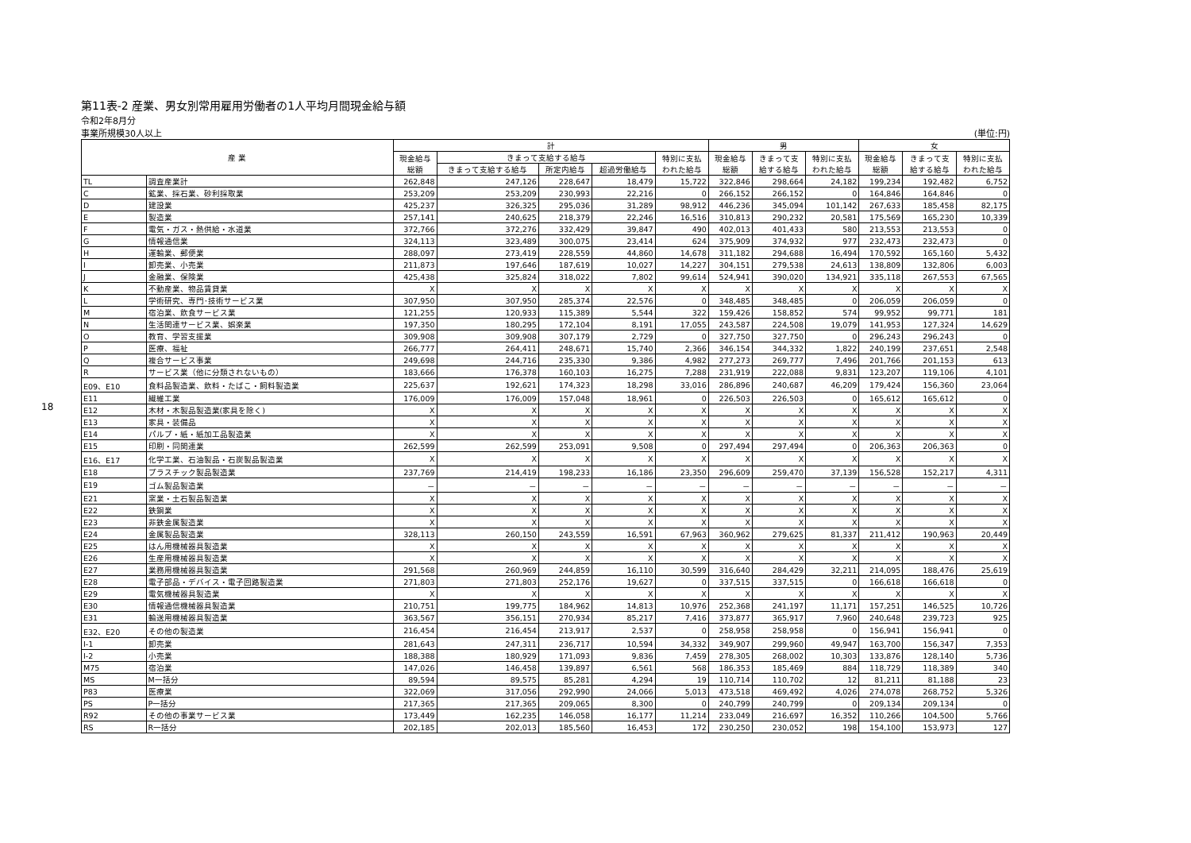18
第11表-2 産業、男女別常用雇用労働者の1人平均月間現金給与額
令和2年8月分
事業所規模30人以上 (単位:円)
| 産 業 | | 計 | | | | | 男 | | | 女 | | |
| --- | --- | --- | --- | --- | --- | --- | --- | --- | --- | --- | --- | --- |
| | | 現金給与 総額 | きまって支給する給与 | | | 特別に支払 われた給与 | 現金給与 総額 | きまって支 給する給与 | 特別に支払 われた給与 | 現金給与 総額 | きまって支 給する給与 | 特別に支払 われた給与 |
| | | | きまって支給する給与 | 所定内給与 | 超過労働給与 | | | | | | | |
| TL | 調査産業計 | 262,848 | 247,126 | 228,647 | 18,479 | 15,722 | 322,846 | 298,664 | 24,182 | 199,234 | 192,482 | 6,752 |
| C | 鉱業、採石業、砂利採取業 | 253,209 | 253,209 | 230,993 | 22,216 | 0 | 266,152 | 266,152 | 0 | 164,846 | 164,846 | 0 |
| D | 建設業 | 425,237 | 326,325 | 295,036 | 31,289 | 98,912 | 446,236 | 345,094 | 101,142 | 267,633 | 185,458 | 82,175 |
| E | 製造業 | 257,141 | 240,625 | 218,379 | 22,246 | 16,516 | 310,813 | 290,232 | 20,581 | 175,569 | 165,230 | 10,339 |
| F | 電気・ガス・熱供給・水道業 | 372,766 | 372,276 | 332,429 | 39,847 | 490 | 402,013 | 401,433 | 580 | 213,553 | 213,553 | 0 |
| G | 情報通信業 | 324,113 | 323,489 | 300,075 | 23,414 | 624 | 375,909 | 374,932 | 977 | 232,473 | 232,473 | 0 |
| H | 運輸業、郵便業 | 288,097 | 273,419 | 228,559 | 44,860 | 14,678 | 311,182 | 294,688 | 16,494 | 170,592 | 165,160 | 5,432 |
| I | 卸売業、小売業 | 211,873 | 197,646 | 187,619 | 10,027 | 14,227 | 304,151 | 279,538 | 24,613 | 138,809 | 132,806 | 6,003 |
| J | 金融業、保険業 | 425,438 | 325,824 | 318,022 | 7,802 | 99,614 | 524,941 | 390,020 | 134,921 | 335,118 | 267,553 | 67,565 |
| K | 不動産業、物品賃貸業 | X | X | X | X | X | X | X | X | X | X | X |
| L | 学術研究、専門･技術サービス業 | 307,950 | 307,950 | 285,374 | 22,576 | 0 | 348,485 | 348,485 | 0 | 206,059 | 206,059 | 0 |
| M | 宿泊業、飲食サービス業 | 121,255 | 120,933 | 115,389 | 5,544 | 322 | 159,426 | 158,852 | 574 | 99,952 | 99,771 | 181 |
| N | 生活関連サービス業、娯楽業 | 197,350 | 180,295 | 172,104 | 8,191 | 17,055 | 243,587 | 224,508 | 19,079 | 141,953 | 127,324 | 14,629 |
| O | 教育、学習支援業 | 309,908 | 309,908 | 307,179 | 2,729 | 0 | 327,750 | 327,750 | 0 | 296,243 | 296,243 | 0 |
| P | 医療、福祉 | 266,777 | 264,411 | 248,671 | 15,740 | 2,366 | 346,154 | 344,332 | 1,822 | 240,199 | 237,651 | 2,548 |
| Q | 複合サービス事業 | 249,698 | 244,716 | 235,330 | 9,386 | 4,982 | 277,273 | 269,777 | 7,496 | 201,766 | 201,153 | 613 |
| R | サービス業（他に分類されないもの） | 183,666 | 176,378 | 160,103 | 16,275 | 7,288 | 231,919 | 222,088 | 9,831 | 123,207 | 119,106 | 4,101 |
| E09、E10 | 食料品製造業、飲料・たばこ・飼料製造業 | 225,637 | 192,621 | 174,323 | 18,298 | 33,016 | 286,896 | 240,687 | 46,209 | 179,424 | 156,360 | 23,064 |
| E11 | 繊維工業 | 176,009 | 176,009 | 157,048 | 18,961 | 0 | 226,503 | 226,503 | 0 | 165,612 | 165,612 | 0 |
| E12 | 木材・木製品製造業(家具を除く) | X | X | X | X | X | X | X | X | X | X | X |
| E13 | 家具・装備品 | X | X | X | X | X | X | X | X | X | X | X |
| E14 | パルプ・紙・紙加工品製造業 | X | X | X | X | X | X | X | X | X | X | X |
| E15 | 印刷・同関連業 | 262,599 | 262,599 | 253,091 | 9,508 | 0 | 297,494 | 297,494 | 0 | 206,363 | 206,363 | 0 |
| E16、E17 | 化学工業、石油製品・石炭製品製造業 | X | X | X | X | X | X | X | X | X | X | X |
| E18 | プラスチック製品製造業 | 237,769 | 214,419 | 198,233 | 16,186 | 23,350 | 296,609 | 259,470 | 37,139 | 156,528 | 152,217 | 4,311 |
| E19 | ゴム製品製造業 | － | － | － | － | － | － | － | － | － | － | － |
| E21 | 窯業・土石製品製造業 | X | X | X | X | X | X | X | X | X | X | X |
| E22 | 鉄鋼業 | X | X | X | X | X | X | X | X | X | X | X |
| E23 | 非鉄金属製造業 | X | X | X | X | X | X | X | X | X | X | X |
| E24 | 金属製品製造業 | 328,113 | 260,150 | 243,559 | 16,591 | 67,963 | 360,962 | 279,625 | 81,337 | 211,412 | 190,963 | 20,449 |
| E25 | はん用機械器具製造業 | X | X | X | X | X | X | X | X | X | X | X |
| E26 | 生産用機械器具製造業 | X | X | X | X | X | X | X | X | X | X | X |
| E27 | 業務用機械器具製造業 | 291,568 | 260,969 | 244,859 | 16,110 | 30,599 | 316,640 | 284,429 | 32,211 | 214,095 | 188,476 | 25,619 |
| E28 | 電子部品・デバイス・電子回路製造業 | 271,803 | 271,803 | 252,176 | 19,627 | 0 | 337,515 | 337,515 | 0 | 166,618 | 166,618 | 0 |
| E29 | 電気機械器具製造業 | X | X | X | X | X | X | X | X | X | X | X |
| E30 | 情報通信機械器具製造業 | 210,751 | 199,775 | 184,962 | 14,813 | 10,976 | 252,368 | 241,197 | 11,171 | 157,251 | 146,525 | 10,726 |
| E31 | 輸送用機械器具製造業 | 363,567 | 356,151 | 270,934 | 85,217 | 7,416 | 373,877 | 365,917 | 7,960 | 240,648 | 239,723 | 925 |
| E32、E20 | その他の製造業 | 216,454 | 216,454 | 213,917 | 2,537 | 0 | 258,958 | 258,958 | 0 | 156,941 | 156,941 | 0 |
| I-1 | 卸売業 | 281,643 | 247,311 | 236,717 | 10,594 | 34,332 | 349,907 | 299,960 | 49,947 | 163,700 | 156,347 | 7,353 |
| I-2 | 小売業 | 188,388 | 180,929 | 171,093 | 9,836 | 7,459 | 278,305 | 268,002 | 10,303 | 133,876 | 128,140 | 5,736 |
| M75 | 宿泊業 | 147,026 | 146,458 | 139,897 | 6,561 | 568 | 186,353 | 185,469 | 884 | 118,729 | 118,389 | 340 |
| MS | M一括分 | 89,594 | 89,575 | 85,281 | 4,294 | 19 | 110,714 | 110,702 | 12 | 81,211 | 81,188 | 23 |
| P83 | 医療業 | 322,069 | 317,056 | 292,990 | 24,066 | 5,013 | 473,518 | 469,492 | 4,026 | 274,078 | 268,752 | 5,326 |
| PS | P一括分 | 217,365 | 217,365 | 209,065 | 8,300 | 0 | 240,799 | 240,799 | 0 | 209,134 | 209,134 | 0 |
| R92 | その他の事業サービス業 | 173,449 | 162,235 | 146,058 | 16,177 | 11,214 | 233,049 | 216,697 | 16,352 | 110,266 | 104,500 | 5,766 |
| RS | R一括分 | 202,185 | 202,013 | 185,560 | 16,453 | 172 | 230,250 | 230,052 | 198 | 154,100 | 153,973 | 127 |